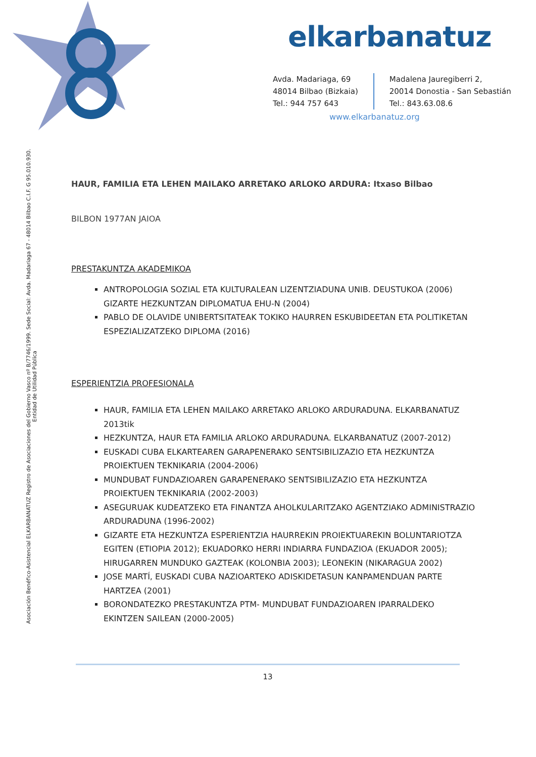elkarbanatuz
Avda. Madariaga, 69
48014 Bilbao (Bizkaia)
Tel.: 944 757 643
Madalena Jauregiberri 2,
20014 Donostia - San Sebastián
Tel.: 843.63.08.6
www.elkarbanatuz.org
Asociación Benéfico-Asistencial ELKARBANATUZ Registro de Asociaciones del Gobierno Vasco nº B/7746/1999. Sede Social: Avda. Madariaga 67 - 48014 Bilbao C.I.F. G 95.010.930. Entidad de Utilidad Pública
HAUR, FAMILIA ETA LEHEN MAILAKO ARRETAKO ARLOKO ARDURA: Itxaso Bilbao
BILBON 1977AN JAIOA
PRESTAKUNTZA AKADEMIKOA
ANTROPOLOGIA SOZIAL ETA KULTURALEAN LIZENTZIADUNA UNIB. DEUSTUKOA (2006) GIZARTE HEZKUNTZAN DIPLOMATUA EHU-N (2004)
PABLO DE OLAVIDE UNIBERTSITATEAK TOKIKO HAURREN ESKUBIDEETAN ETA POLITIKETAN ESPEZIALIZATZEKO DIPLOMA (2016)
ESPERIENTZIA PROFESIONALA
HAUR, FAMILIA ETA LEHEN MAILAKO ARRETAKO ARLOKO ARDURADUNA. ELKARBANATUZ 2013tik
HEZKUNTZA, HAUR ETA FAMILIA ARLOKO ARDURADUNA. ELKARBANATUZ (2007-2012)
EUSKADI CUBA ELKARTEAREN GARAPENERAKO SENTSIBILIZAZIO ETA HEZKUNTZA PROIEKTUEN TEKNIKARIA (2004-2006)
MUNDUBAT FUNDAZIOAREN GARAPENERAKO SENTSIBILIZAZIO ETA HEZKUNTZA PROIEKTUEN TEKNIKARIA (2002-2003)
ASEGURUAK KUDEATZEKO ETA FINANTZA AHOLKULARITZAKO AGENTZIAKO ADMINISTRAZIO ARDURADUNA (1996-2002)
GIZARTE ETA HEZKUNTZA ESPERIENTZIA HAURREKIN PROIEKTUAREKIN BOLUNTARIOTZA EGITEN (ETIOPIA 2012); EKUADORKO HERRI INDIARRA FUNDAZIOA (EKUADOR 2005); HIRUGARREN MUNDUKO GAZTEAK (KOLONBIA 2003); LEONEKIN (NIKARAGUA 2002)
JOSE MARTÍ, EUSKADI CUBA NAZIOARTEKO ADISKIDETASUN KANPAMENDUAN PARTE HARTZEA (2001)
BORONDATEZKO PRESTAKUNTZA PTM- MUNDUBAT FUNDAZIOAREN IPARRALDEKO EKINTZEN SAILEAN (2000-2005)
13